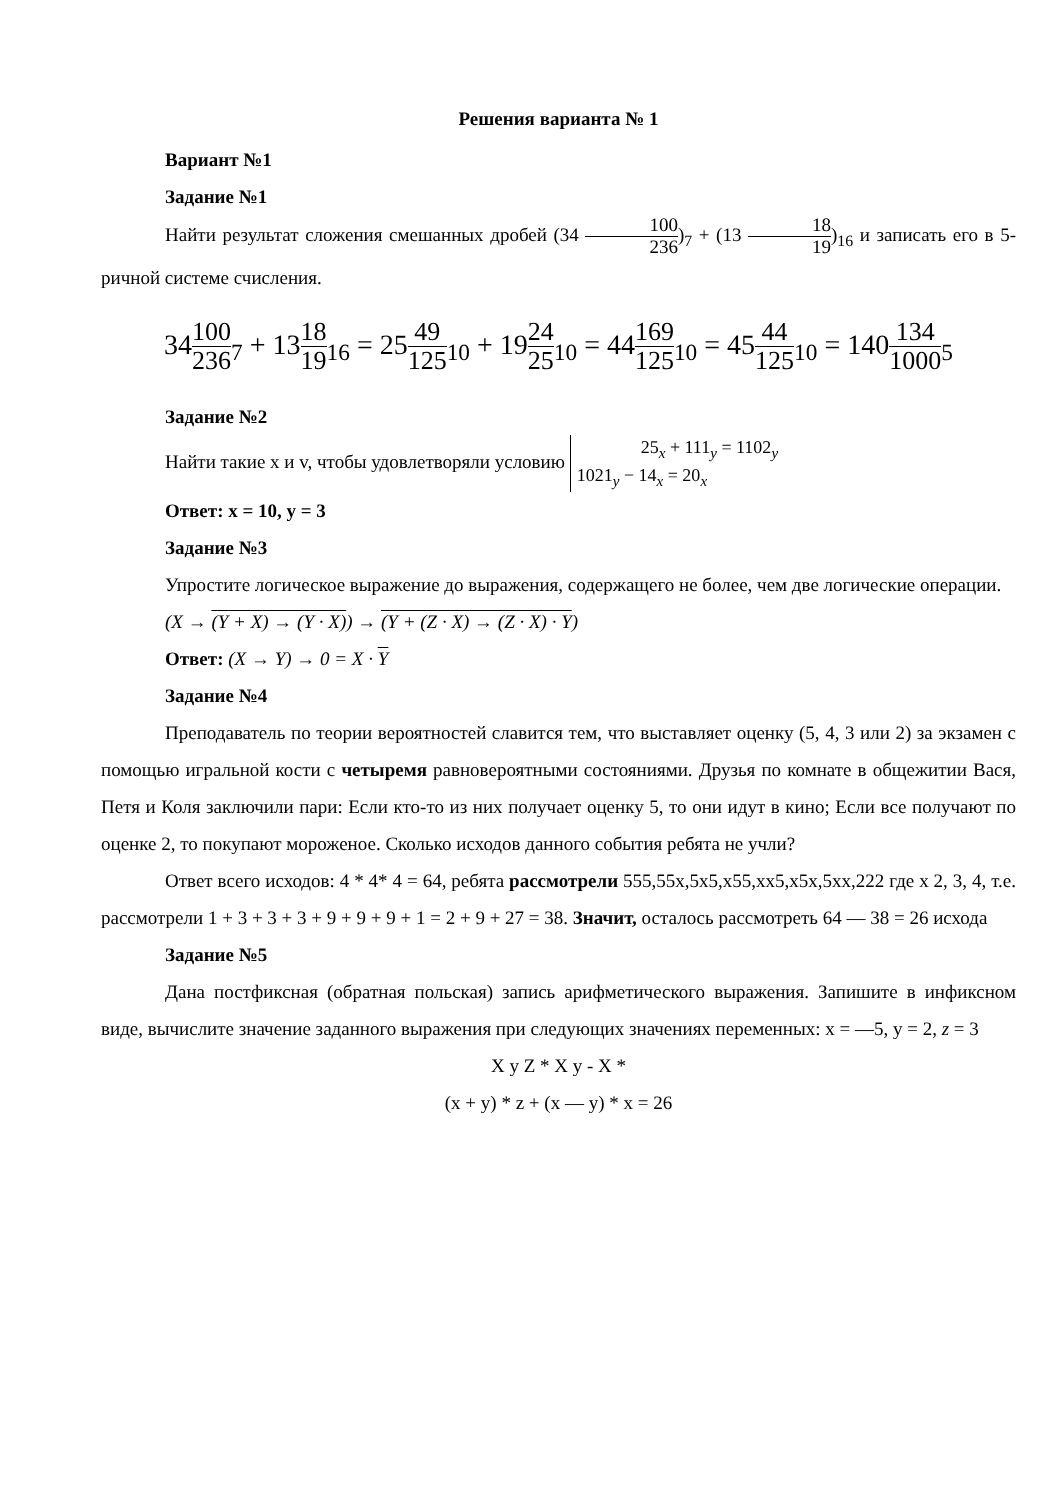Решения варианта № 1
Вариант №1
Задание №1
Найти результат сложения смешанных дробей (34 100 236)<sub>7</sub> + (13 18 19)<sub>16</sub> и записать его в 5-ричной системе счисления.
34100 236<sub>7</sub> + 1318 19<sub>16</sub> = 2549 125<sub>10</sub> + 1924 25<sub>10</sub> = 44169 125<sub>10</sub> = 4544 125<sub>10</sub> = 140134 1000<sub>5</sub>
Задание №2
Найти такие x и v, чтобы удовлетворяли условию 25<sub>x</sub> + 111<sub>y</sub> = 1102<sub>y</sub>
1021<sub>y</sub> − 14<sub>x</sub> = 20<sub>x</sub>
Ответ: x = 10, y = 3
Задание №3
Упростите логическое выражение до выражения, содержащего не более, чем две логические операции.
(X → (Y + X) → (Y · X)) → (Y + (Z · X) → (Z · X) · Y)
Ответ: (X → Y) → 0 = X · Y
Задание №4
Преподаватель по теории вероятностей славится тем, что выставляет оценку (5, 4, 3 или 2) за экзамен с помощью игральной кости с четыремя равновероятными состояниями. Друзья по комнате в общежитии Вася, Петя и Коля заключили пари: Если кто-то из них получает оценку 5, то они идут в кино; Если все получают по оценке 2, то покупают мороженое. Сколько исходов данного события ребята не учли?
Ответ всего исходов: 4 * 4* 4 = 64, ребята рассмотрели 555,55x,5x5,x55,xx5,x5x,5xx,222 где x 2, 3, 4, т.е. рассмотрели 1 + 3 + 3 + 3 + 9 + 9 + 9 + 1 = 2 + 9 + 27 = 38. Значит, осталось рассмотреть 64 — 38 = 26 исхода
Задание №5
Дана постфиксная (обратная польская) запись арифметического выражения. Запишите в инфиксном виде, вычислите значение заданного выражения при следующих значениях переменных: x = —5, y = 2, z = 3
X y Z * X y - X *
(x + y) * z + (x — y) * x = 26